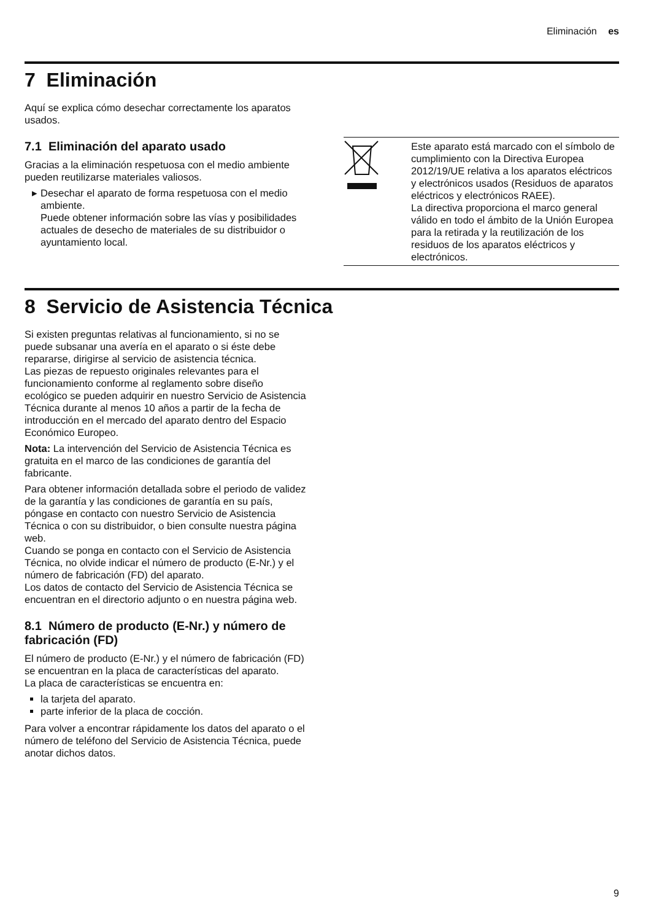Eliminación es
7 Eliminación
Aquí se explica cómo desechar correctamente los aparatos usados.
7.1 Eliminación del aparato usado
Gracias a la eliminación respetuosa con el medio ambiente pueden reutilizarse materiales valiosos.
Desechar el aparato de forma respetuosa con el medio ambiente.
Puede obtener información sobre las vías y posibilidades actuales de desecho de materiales de su distribuidor o ayuntamiento local.
| | Este aparato está marcado con el símbolo de cumplimiento con la Directiva Europea 2012/19/UE relativa a los aparatos eléctricos y electrónicos usados (Residuos de aparatos eléctricos y electrónicos RAEE). La directiva proporciona el marco general válido en todo el ámbito de la Unión Europea para la retirada y la reutilización de los residuos de los aparatos eléctricos y electrónicos. |
8 Servicio de Asistencia Técnica
Si existen preguntas relativas al funcionamiento, si no se puede subsanar una avería en el aparato o si éste debe repararse, dirigirse al servicio de asistencia técnica.
Las piezas de repuesto originales relevantes para el funcionamiento conforme al reglamento sobre diseño ecológico se pueden adquirir en nuestro Servicio de Asistencia Técnica durante al menos 10 años a partir de la fecha de introducción en el mercado del aparato dentro del Espacio Económico Europeo.
Nota: La intervención del Servicio de Asistencia Técnica es gratuita en el marco de las condiciones de garantía del fabricante.
Para obtener información detallada sobre el periodo de validez de la garantía y las condiciones de garantía en su país, póngase en contacto con nuestro Servicio de Asistencia Técnica o con su distribuidor, o bien consulte nuestra página web.
Cuando se ponga en contacto con el Servicio de Asistencia Técnica, no olvide indicar el número de producto (E-Nr.) y el número de fabricación (FD) del aparato.
Los datos de contacto del Servicio de Asistencia Técnica se encuentran en el directorio adjunto o en nuestra página web.
8.1 Número de producto (E-Nr.) y número de fabricación (FD)
El número de producto (E-Nr.) y el número de fabricación (FD) se encuentran en la placa de características del aparato.
La placa de características se encuentra en:
la tarjeta del aparato.
parte inferior de la placa de cocción.
Para volver a encontrar rápidamente los datos del aparato o el número de teléfono del Servicio de Asistencia Técnica, puede anotar dichos datos.
9